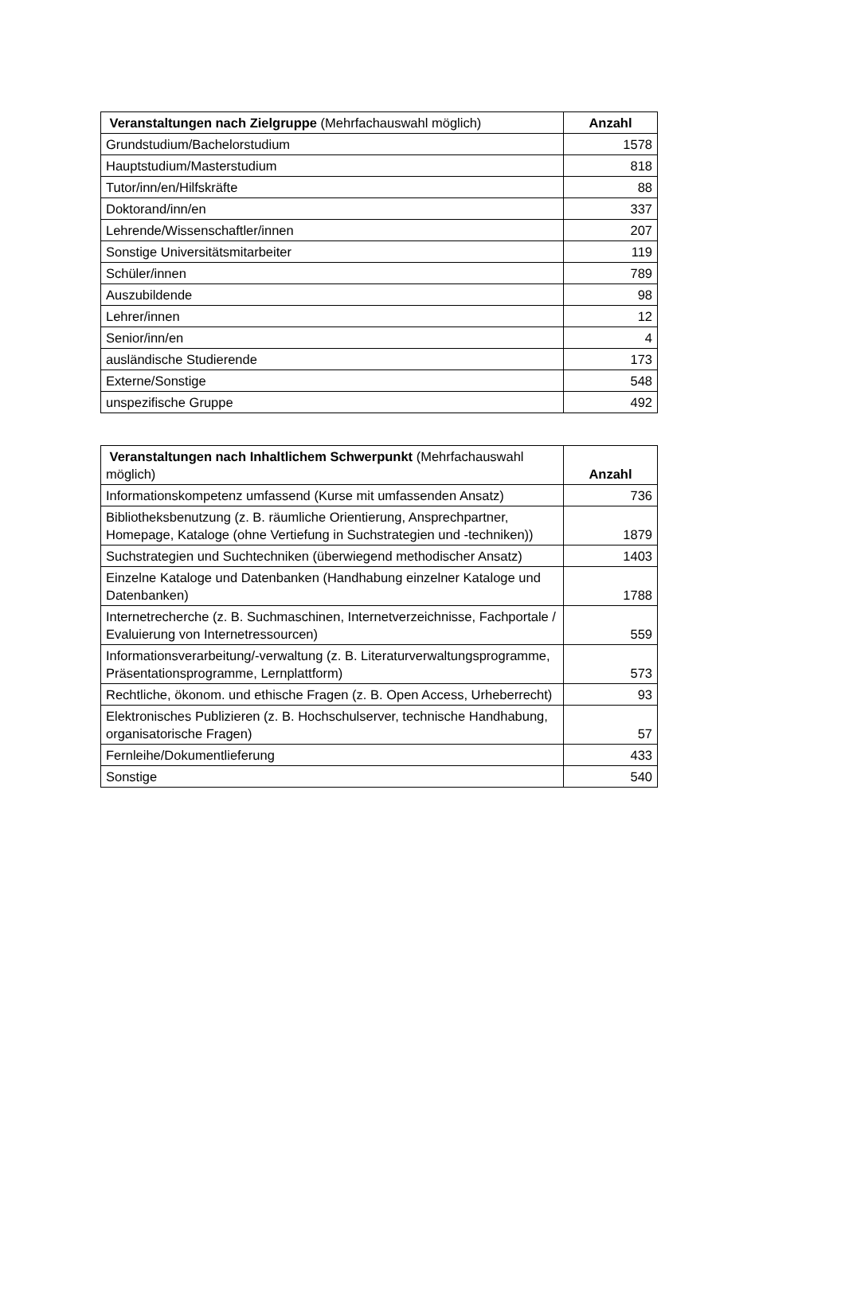| Veranstaltungen nach Zielgruppe (Mehrfachauswahl möglich) | Anzahl |
| --- | --- |
| Grundstudium/Bachelorstudium | 1578 |
| Hauptstudium/Masterstudium | 818 |
| Tutor/inn/en/Hilfskräfte | 88 |
| Doktorand/inn/en | 337 |
| Lehrende/Wissenschaftler/innen | 207 |
| Sonstige Universitätsmitarbeiter | 119 |
| Schüler/innen | 789 |
| Auszubildende | 98 |
| Lehrer/innen | 12 |
| Senior/inn/en | 4 |
| ausländische Studierende | 173 |
| Externe/Sonstige | 548 |
| unspezifische Gruppe | 492 |
| Veranstaltungen nach Inhaltlichem Schwerpunkt (Mehrfachauswahl möglich) | Anzahl |
| --- | --- |
| Informationskompetenz umfassend (Kurse mit umfassenden Ansatz) | 736 |
| Bibliotheksbenutzung (z. B. räumliche Orientierung, Ansprechpartner, Homepage, Kataloge (ohne Vertiefung in Suchstrategien und -techniken)) | 1879 |
| Suchstrategien und Suchtechniken (überwiegend methodischer Ansatz) | 1403 |
| Einzelne Kataloge und Datenbanken (Handhabung einzelner Kataloge und Datenbanken) | 1788 |
| Internetrecherche (z. B. Suchmaschinen, Internetverzeichnisse, Fachportale / Evaluierung von Internetressourcen) | 559 |
| Informationsverarbeitung/-verwaltung (z. B. Literaturverwaltungsprogramme, Präsentationsprogramme, Lernplattform) | 573 |
| Rechtliche, ökonom. und ethische Fragen (z. B. Open Access, Urheberrecht) | 93 |
| Elektronisches Publizieren (z. B. Hochschulserver, technische Handhabung, organisatorische Fragen) | 57 |
| Fernleihe/Dokumentlieferung | 433 |
| Sonstige | 540 |